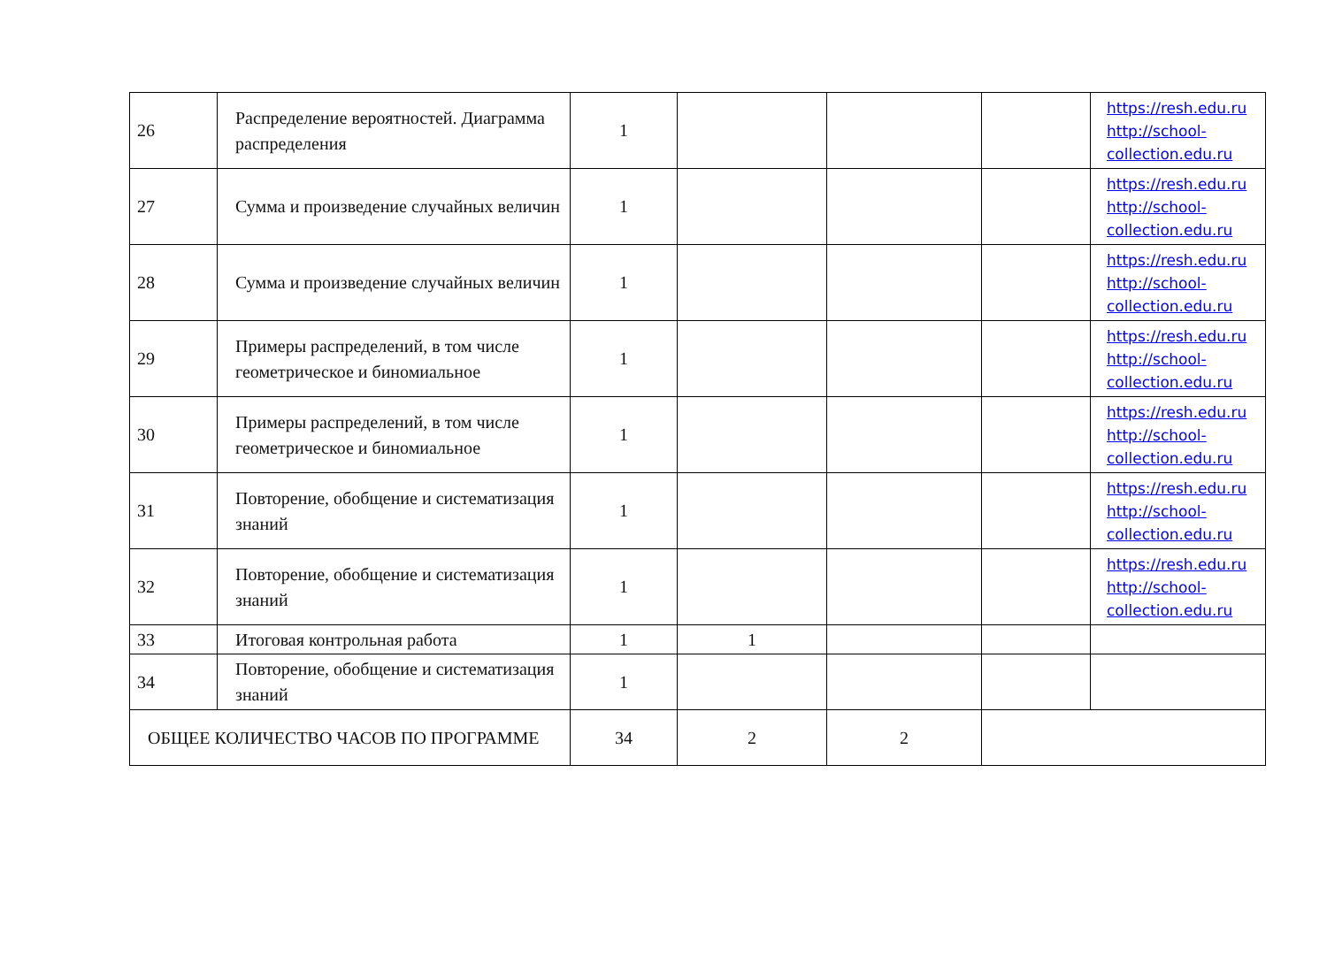| 26 | Распределение вероятностей. Диаграмма распределения | 1 | | | | https://resh.edu.ru http://school-collection.edu.ru |
| 27 | Сумма и произведение случайных величин | 1 | | | | https://resh.edu.ru http://school-collection.edu.ru |
| 28 | Сумма и произведение случайных величин | 1 | | | | https://resh.edu.ru http://school-collection.edu.ru |
| 29 | Примеры распределений, в том числе геометрическое и биномиальное | 1 | | | | https://resh.edu.ru http://school-collection.edu.ru |
| 30 | Примеры распределений, в том числе геометрическое и биномиальное | 1 | | | | https://resh.edu.ru http://school-collection.edu.ru |
| 31 | Повторение, обобщение и систематизация знаний | 1 | | | | https://resh.edu.ru http://school-collection.edu.ru |
| 32 | Повторение, обобщение и систематизация знаний | 1 | | | | https://resh.edu.ru http://school-collection.edu.ru |
| 33 | Итоговая контрольная работа | 1 | 1 | | | |
| 34 | Повторение, обобщение и систематизация знаний | 1 | | | | |
| ОБЩЕЕ КОЛИЧЕСТВО ЧАСОВ ПО ПРОГРАММЕ | | 34 | 2 | 2 | | |